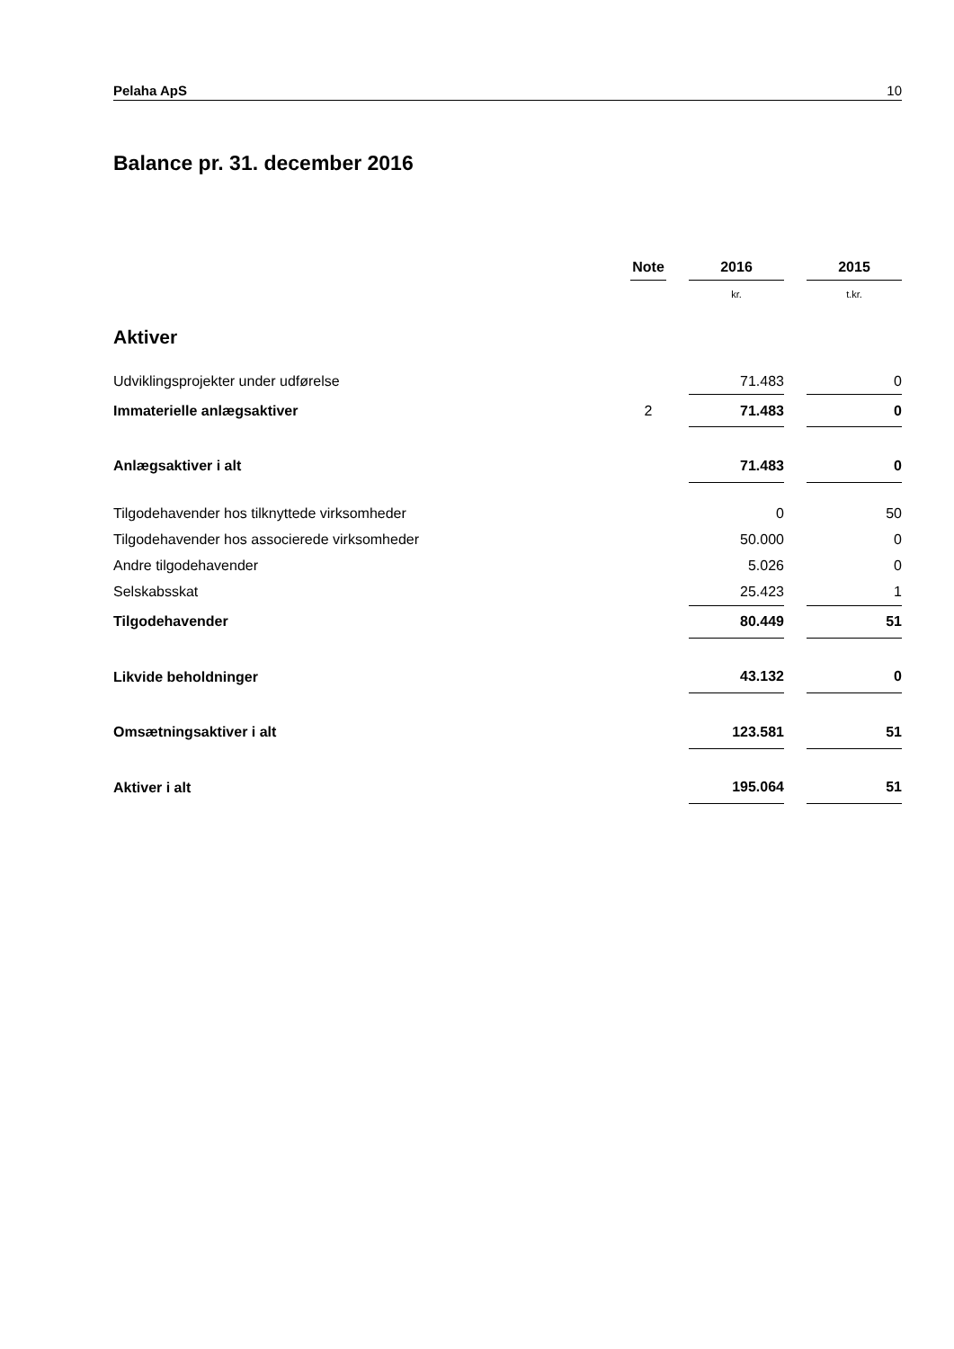Pelaha ApS 10
Balance pr. 31. december 2016
| | Note | | 2016 | | 2015 |
| | | | kr. | | t.kr. |
| Aktiver | | | | | |
| Udviklingsprojekter under udførelse | | | 71.483 | | 0 |
| Immaterielle anlægsaktiver | 2 | | 71.483 | | 0 |
| Anlægsaktiver i alt | | | 71.483 | | 0 |
| Tilgodehavender hos tilknyttede virksomheder | | | 0 | | 50 |
| Tilgodehavender hos associerede virksomheder | | | 50.000 | | 0 |
| Andre tilgodehavender | | | 5.026 | | 0 |
| Selskabsskat | | | 25.423 | | 1 |
| Tilgodehavender | | | 80.449 | | 51 |
| Likvide beholdninger | | | 43.132 | | 0 |
| Omsætningsaktiver i alt | | | 123.581 | | 51 |
| Aktiver i alt | | | 195.064 | | 51 |